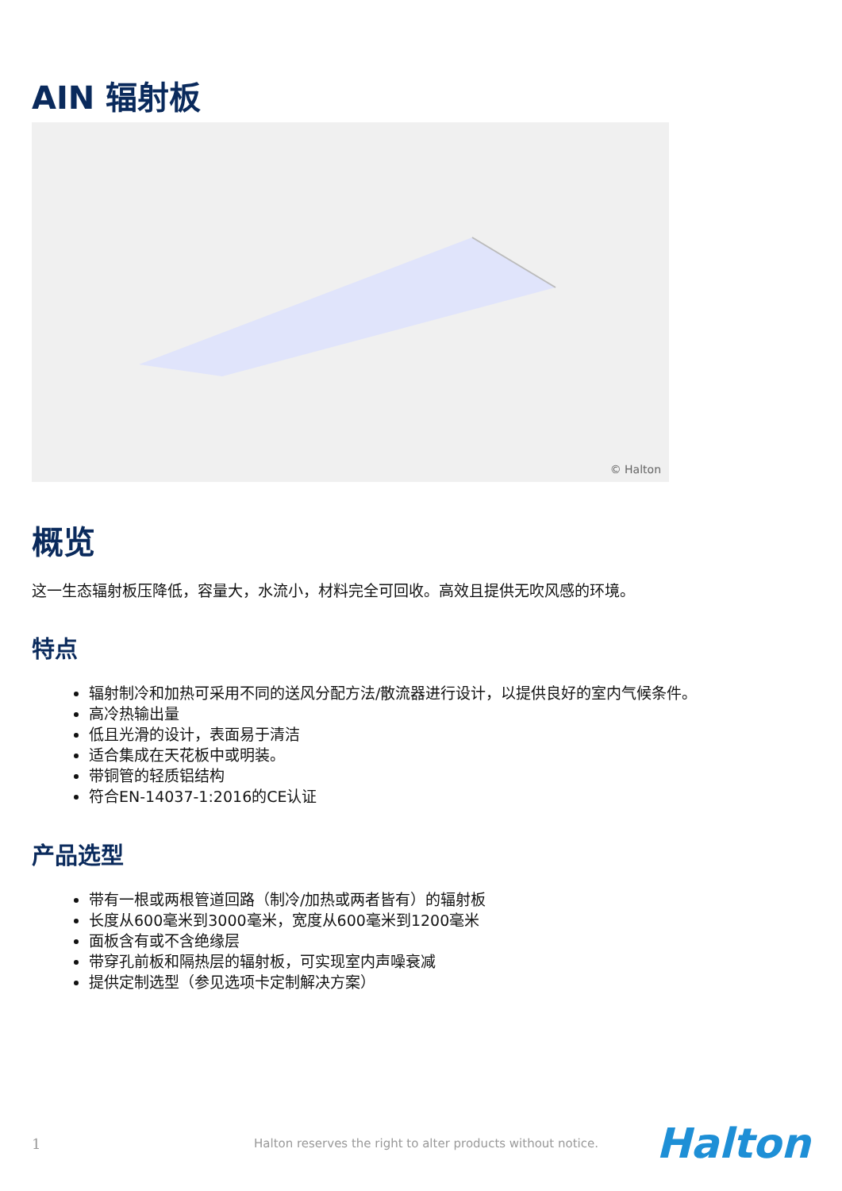AIN 辐射板
© Halton
概览
这一生态辐射板压降低，容量大，水流小，材料完全可回收。高效且提供无吹风感的环境。
特点
辐射制冷和加热可采用不同的送风分配方法/散流器进行设计，以提供良好的室内气候条件。
高冷热输出量
低且光滑的设计，表面易于清洁
适合集成在天花板中或明装。
带铜管的轻质铝结构
符合EN-14037-1:2016的CE认证
产品选型
带有一根或两根管道回路（制冷/加热或两者皆有）的辐射板
长度从600毫米到3000毫米，宽度从600毫米到1200毫米
面板含有或不含绝缘层
带穿孔前板和隔热层的辐射板，可实现室内声噪衰减
提供定制选型（参见选项卡定制解决方案）
1 Halton reserves the right to alter products without notice. Halton